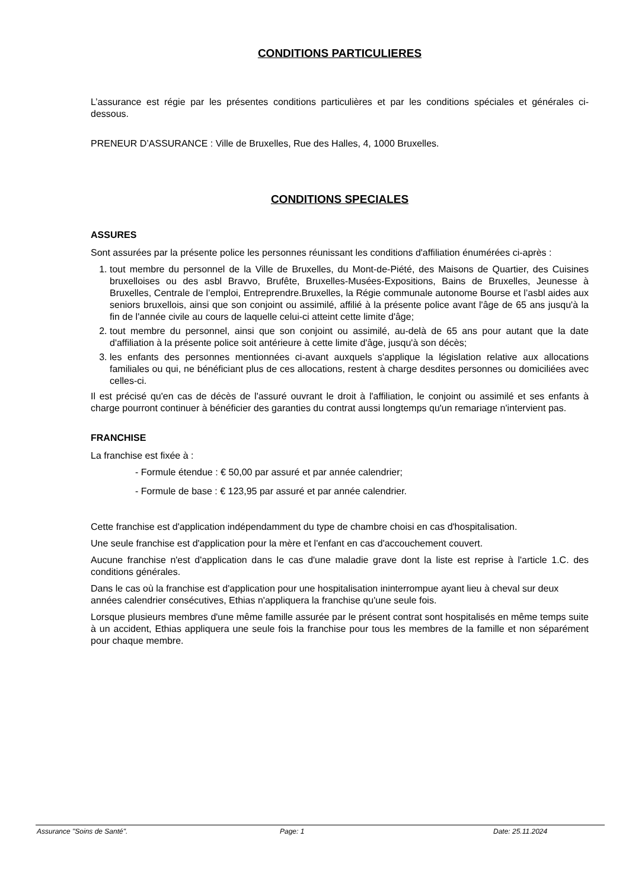CONDITIONS PARTICULIERES
L’assurance est régie par les présentes conditions particulières et par les conditions spéciales et générales ci-dessous.
PRENEUR D’ASSURANCE : Ville de Bruxelles, Rue des Halles, 4, 1000 Bruxelles.
CONDITIONS SPECIALES
ASSURES
Sont assurées par la présente police les personnes réunissant les conditions d'affiliation énumérées ci-après :
1. tout membre du personnel de la Ville de Bruxelles, du Mont-de-Piété, des Maisons de Quartier, des Cuisines bruxelloises ou des asbl Bravvo, Brufête, Bruxelles-Musées-Expositions, Bains de Bruxelles, Jeunesse à Bruxelles, Centrale de l’emploi, Entreprendre.Bruxelles, la Régie communale autonome Bourse et l’asbl aides aux seniors bruxellois, ainsi que son conjoint ou assimilé, affilié à la présente police avant l'âge de 65 ans jusqu'à la fin de l'année civile au cours de laquelle celui-ci atteint cette limite d'âge;
2. tout membre du personnel, ainsi que son conjoint ou assimilé, au-delà de 65 ans pour autant que la date d'affiliation à la présente police soit antérieure à cette limite d'âge, jusqu'à son décès;
3. les enfants des personnes mentionnées ci-avant auxquels s'applique la législation relative aux allocations familiales ou qui, ne bénéficiant plus de ces allocations, restent à charge desdites personnes ou domiciliées avec celles-ci.
Il est précisé qu'en cas de décès de l'assuré ouvrant le droit à l'affiliation, le conjoint ou assimilé et ses enfants à charge pourront continuer à bénéficier des garanties du contrat aussi longtemps qu'un remariage n'intervient pas.
FRANCHISE
La franchise est fixée à :
- Formule étendue : € 50,00 par assuré et par année calendrier;
- Formule de base : € 123,95 par assuré et par année calendrier.
Cette franchise est d'application indépendamment du type de chambre choisi en cas d'hospitalisation.
Une seule franchise est d'application pour la mère et l'enfant en cas d'accouchement couvert.
Aucune franchise n'est d'application dans le cas d'une maladie grave dont la liste est reprise à l'article 1.C. des conditions générales.
Dans le cas où la franchise est d'application pour une hospitalisation ininterrompue ayant lieu à cheval sur deux années calendrier consécutives, Ethias n'appliquera la franchise qu'une seule fois.
Lorsque plusieurs membres d'une même famille assurée par le présent contrat sont hospitalisés en même temps suite à un accident, Ethias appliquera une seule fois la franchise pour tous les membres de la famille et non séparément pour chaque membre.
Assurance "Soins de Santé". Page: 1 Date: 25.11.2024